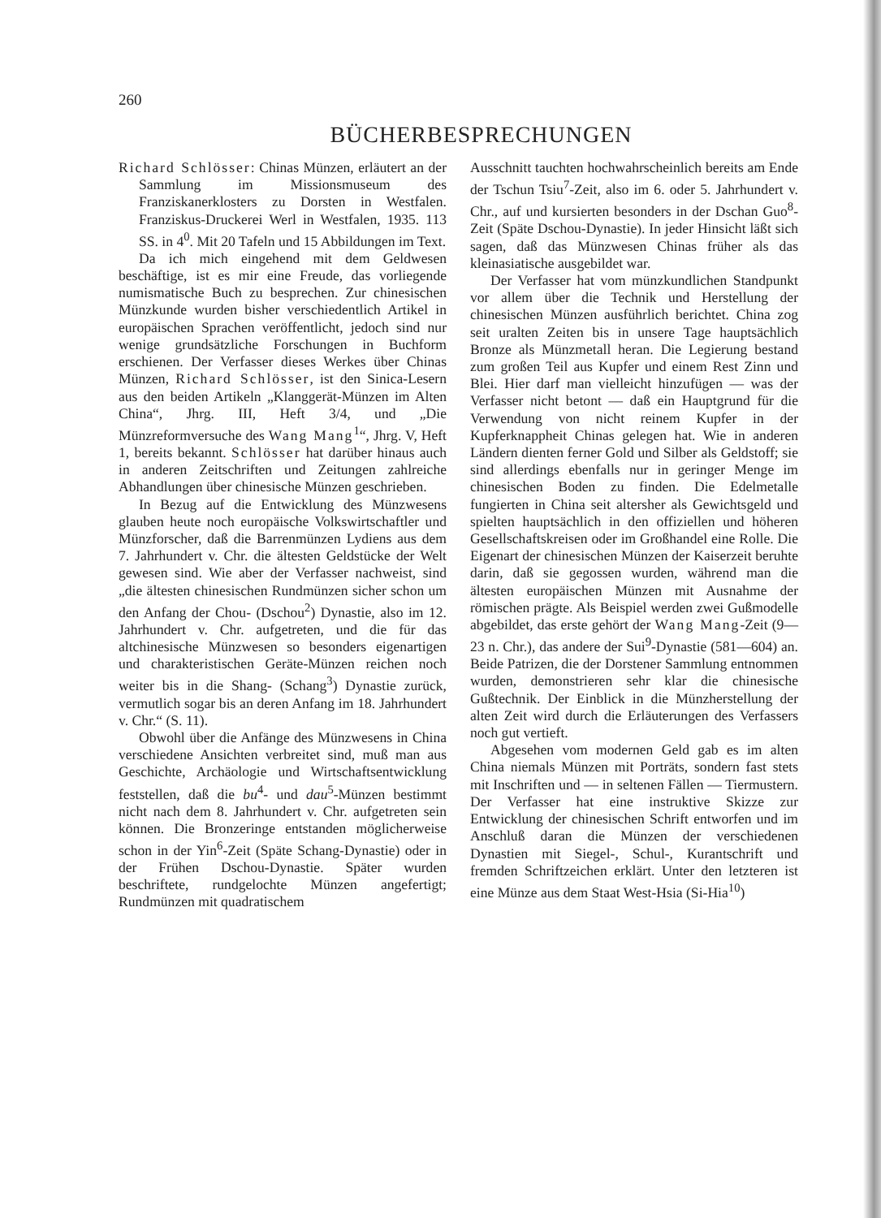260
BÜCHERBESPRECHUNGEN
Richard Schlösser: Chinas Münzen, erläutert an der Sammlung im Missionsmuseum des Franziskanerklosters zu Dorsten in Westfalen. Franziskus-Druckerei Werl in Westfalen, 1935. 113 SS. in 4<sup>0</sup>. Mit 20 Tafeln und 15 Abbildungen im Text.
Da ich mich eingehend mit dem Geldwesen beschäftige, ist es mir eine Freude, das vorliegende numismatische Buch zu besprechen. Zur chinesischen Münzkunde wurden bisher verschiedentlich Artikel in europäischen Sprachen veröffentlicht, jedoch sind nur wenige grundsätzliche Forschungen in Buchform erschienen. Der Verfasser dieses Werkes über Chinas Münzen, Richard Schlösser, ist den Sinica-Lesern aus den beiden Artikeln „Klanggerät-Münzen im Alten China“, Jhrg. III, Heft 3/4, und „Die Münzreformversuche des Wang Mang<sup>1</sup>“, Jhrg. V, Heft 1, bereits bekannt. Schlösser hat darüber hinaus auch in anderen Zeitschriften und Zeitungen zahlreiche Abhandlungen über chinesische Münzen geschrieben.
In Bezug auf die Entwicklung des Münzwesens glauben heute noch europäische Volkswirtschaftler und Münzforscher, daß die Barrenmünzen Lydiens aus dem 7. Jahrhundert v. Chr. die ältesten Geldstücke der Welt gewesen sind. Wie aber der Verfasser nachweist, sind „die ältesten chinesischen Rundmünzen sicher schon um den Anfang der Chou- (Dschou<sup>2</sup>) Dynastie, also im 12. Jahrhundert v. Chr. aufgetreten, und die für das altchinesische Münzwesen so besonders eigenartigen und charakteristischen Geräte-Münzen reichen noch weiter bis in die Shang- (Schang<sup>3</sup>) Dynastie zurück, vermutlich sogar bis an deren Anfang im 18. Jahrhundert v. Chr.“ (S. 11).
Obwohl über die Anfänge des Münzwesens in China verschiedene Ansichten verbreitet sind, muß man aus Geschichte, Archäologie und Wirtschaftsentwicklung feststellen, daß die bu<sup>4</sup>- und dau<sup>5</sup>-Münzen bestimmt nicht nach dem 8. Jahrhundert v. Chr. aufgetreten sein können. Die Bronzeringe entstanden möglicherweise schon in der Yin<sup>6</sup>-Zeit (Späte Schang-Dynastie) oder in der Frühen Dschou-Dynastie. Später wurden beschriftete, rundgelochte Münzen angefertigt; Rundmünzen mit quadratischem
Ausschnitt tauchten hochwahrscheinlich bereits am Ende der Tschun Tsiu<sup>7</sup>-Zeit, also im 6. oder 5. Jahrhundert v. Chr., auf und kursierten besonders in der Dschan Guo<sup>8</sup>-Zeit (Späte Dschou-Dynastie). In jeder Hinsicht läßt sich sagen, daß das Münzwesen Chinas früher als das kleinasiatische ausgebildet war.
Der Verfasser hat vom münzkundlichen Standpunkt vor allem über die Technik und Herstellung der chinesischen Münzen ausführlich berichtet. China zog seit uralten Zeiten bis in unsere Tage hauptsächlich Bronze als Münzmetall heran. Die Legierung bestand zum großen Teil aus Kupfer und einem Rest Zinn und Blei. Hier darf man vielleicht hinzufügen — was der Verfasser nicht betont — daß ein Hauptgrund für die Verwendung von nicht reinem Kupfer in der Kupferknappheit Chinas gelegen hat. Wie in anderen Ländern dienten ferner Gold und Silber als Geldstoff; sie sind allerdings ebenfalls nur in geringer Menge im chinesischen Boden zu finden. Die Edelmetalle fungierten in China seit altersher als Gewichtsgeld und spielten hauptsächlich in den offiziellen und höheren Gesellschaftskreisen oder im Großhandel eine Rolle. Die Eigenart der chinesischen Münzen der Kaiserzeit beruhte darin, daß sie gegossen wurden, während man die ältesten europäischen Münzen mit Ausnahme der römischen prägte. Als Beispiel werden zwei Gußmodelle abgebildet, das erste gehört der Wang Mang-Zeit (9—23 n. Chr.), das andere der Sui<sup>9</sup>-Dynastie (581—604) an. Beide Patrizen, die der Dorstener Sammlung entnommen wurden, demonstrieren sehr klar die chinesische Gußtechnik. Der Einblick in die Münzherstellung der alten Zeit wird durch die Erläuterungen des Verfassers noch gut vertieft.
Abgesehen vom modernen Geld gab es im alten China niemals Münzen mit Porträts, sondern fast stets mit Inschriften und — in seltenen Fällen — Tiermustern. Der Verfasser hat eine instruktive Skizze zur Entwicklung der chinesischen Schrift entworfen und im Anschluß daran die Münzen der verschiedenen Dynastien mit Siegel-, Schul-, Kurantschrift und fremden Schriftzeichen erklärt. Unter den letzteren ist eine Münze aus dem Staat West-Hsia (Si-Hia<sup>10</sup>)